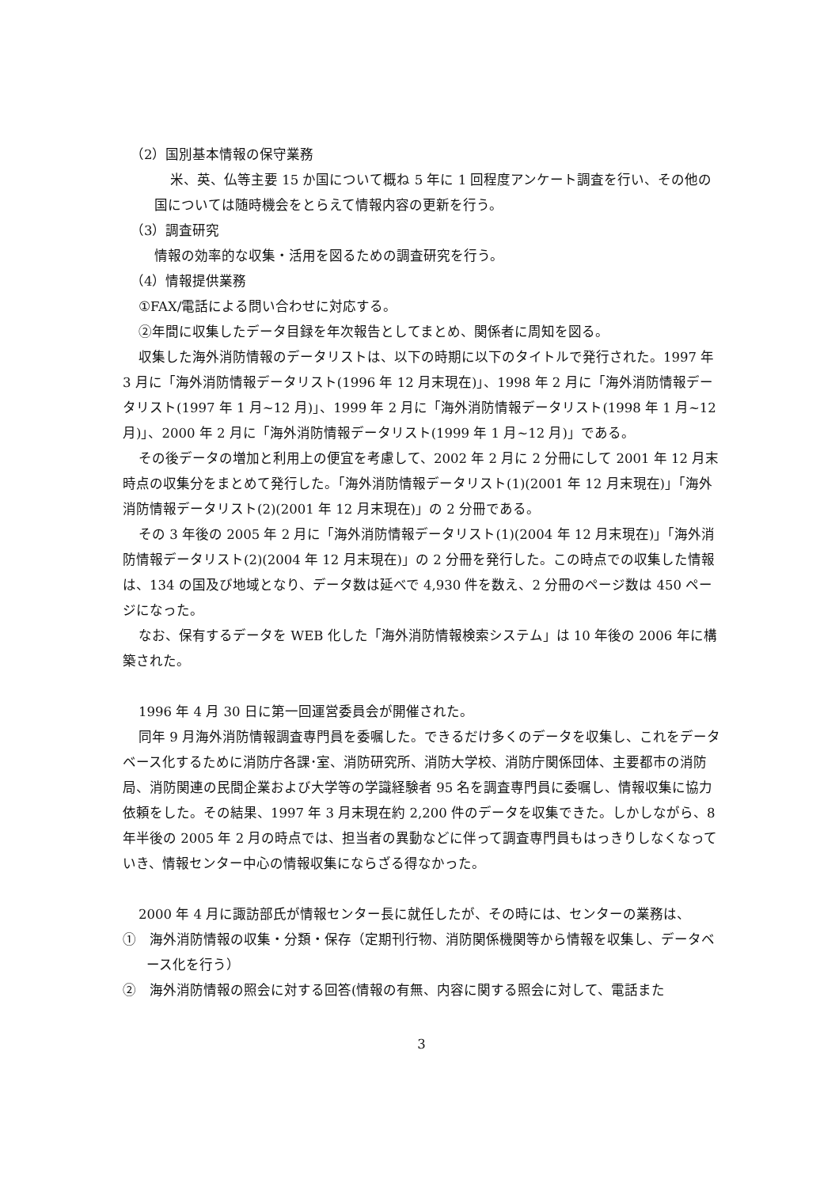（2）国別基本情報の保守業務
米、英、仏等主要 15 か国について概ね 5 年に 1 回程度アンケート調査を行い、その他の国については随時機会をとらえて情報内容の更新を行う。
（3）調査研究
情報の効率的な収集・活用を図るための調査研究を行う。
（4）情報提供業務
①FAX/電話による問い合わせに対応する。
②年間に収集したデータ目録を年次報告としてまとめ、関係者に周知を図る。
収集した海外消防情報のデータリストは、以下の時期に以下のタイトルで発行された。1997 年 3 月に「海外消防情報データリスト(1996 年 12 月末現在)」、1998 年 2 月に「海外消防情報データリスト(1997 年 1 月~12 月)」、1999 年 2 月に「海外消防情報データリスト(1998 年 1 月~12 月)」、2000 年 2 月に「海外消防情報データリスト(1999 年 1 月~12 月)」である。
その後データの増加と利用上の便宜を考慮して、2002 年 2 月に 2 分冊にして 2001 年 12 月末時点の収集分をまとめて発行した。「海外消防情報データリスト(1)(2001 年 12 月末現在)」「海外消防情報データリスト(2)(2001 年 12 月末現在)」の 2 分冊である。
その 3 年後の 2005 年 2 月に「海外消防情報データリスト(1)(2004 年 12 月末現在)」「海外消防情報データリスト(2)(2004 年 12 月末現在)」の 2 分冊を発行した。この時点での収集した情報は、134 の国及び地域となり、データ数は延べで 4,930 件を数え、2 分冊のページ数は 450 ページになった。
なお、保有するデータを WEB 化した「海外消防情報検索システム」は 10 年後の 2006 年に構築された。
1996 年 4 月 30 日に第一回運営委員会が開催された。
同年 9 月海外消防情報調査専門員を委嘱した。できるだけ多くのデータを収集し、これをデータベース化するために消防庁各課･室、消防研究所、消防大学校、消防庁関係団体、主要都市の消防局、消防関連の民間企業および大学等の学識経験者 95 名を調査専門員に委嘱し、情報収集に協力依頼をした。その結果、1997 年 3 月末現在約 2,200 件のデータを収集できた。しかしながら、8 年半後の 2005 年 2 月の時点では、担当者の異動などに伴って調査専門員もはっきりしなくなっていき、情報センター中心の情報収集にならざる得なかった。
2000 年 4 月に諏訪部氏が情報センター長に就任したが、その時には、センターの業務は、
①　海外消防情報の収集・分類・保存（定期刊行物、消防関係機関等から情報を収集し、データベース化を行う）
②　海外消防情報の照会に対する回答(情報の有無、内容に関する照会に対して、電話また
3